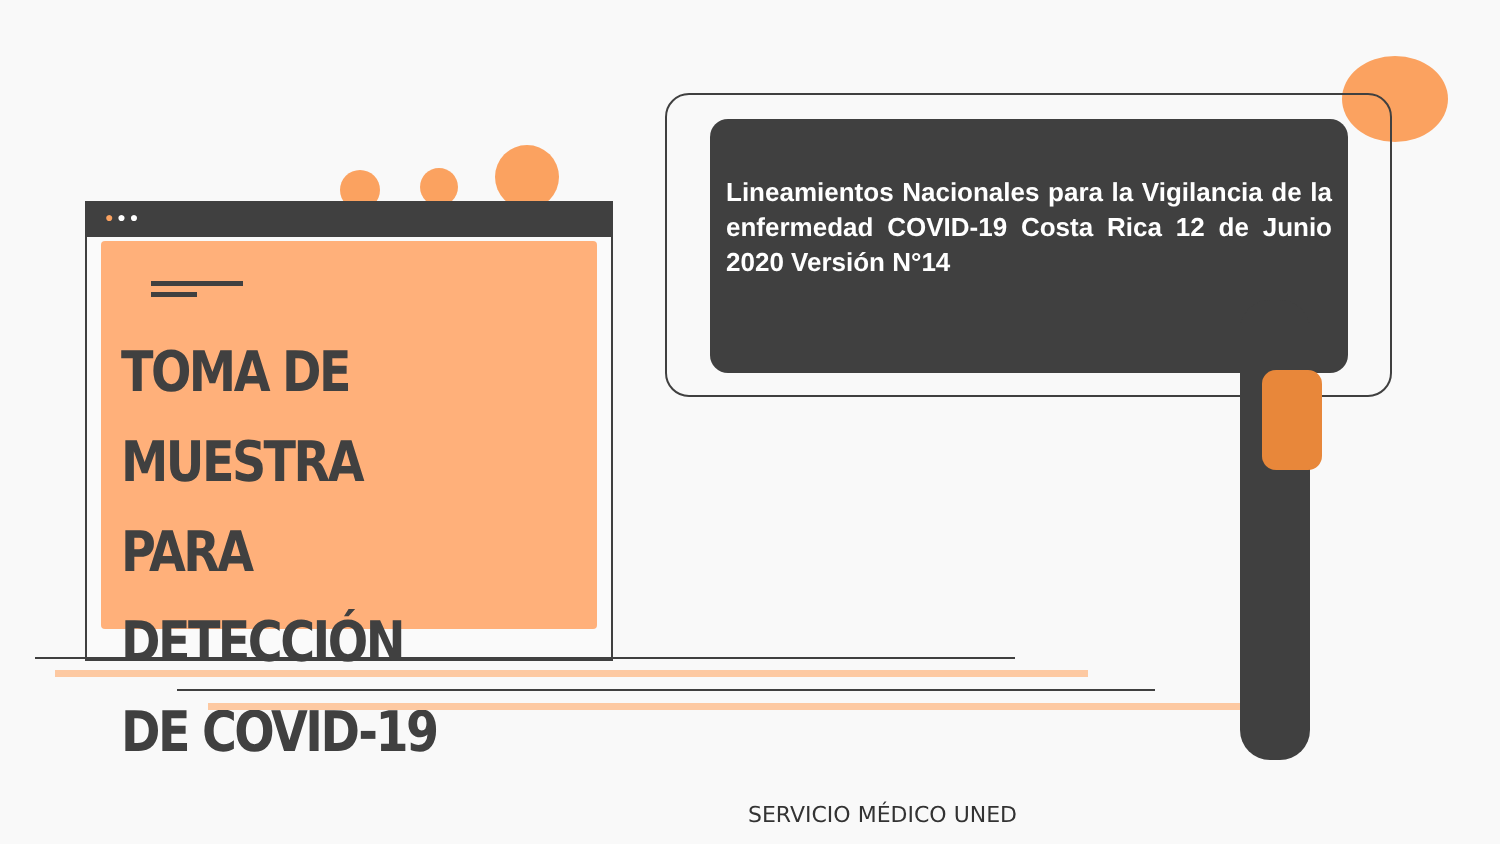● ● ●
TOMA DE MUESTRA
PARA DETECCIÓN
DE COVID-19
Lineamientos Nacionales para la Vigilancia de la enfermedad COVID-19 Costa Rica 12 de Junio 2020 Versión N°14
SERVICIO MÉDICO UNED